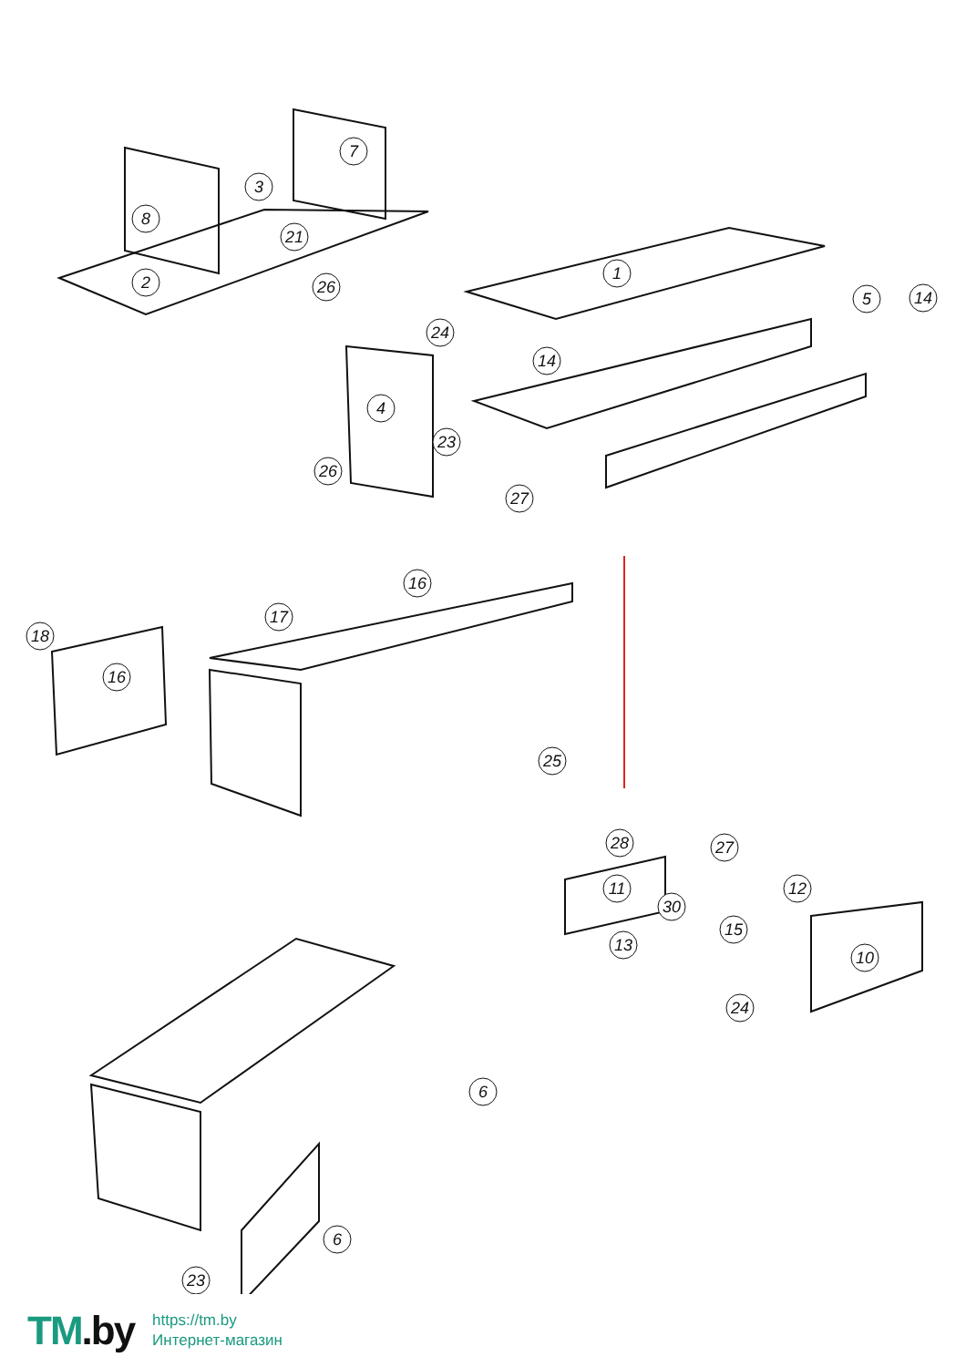8
3
7
2
21
26
1
24
5
14
14
4
23
26
27
18
16
17
16
25
28
27
11
30
12
15
13
10
24
6
6
23
TM.by
https://tm.by
Интернет-магазин